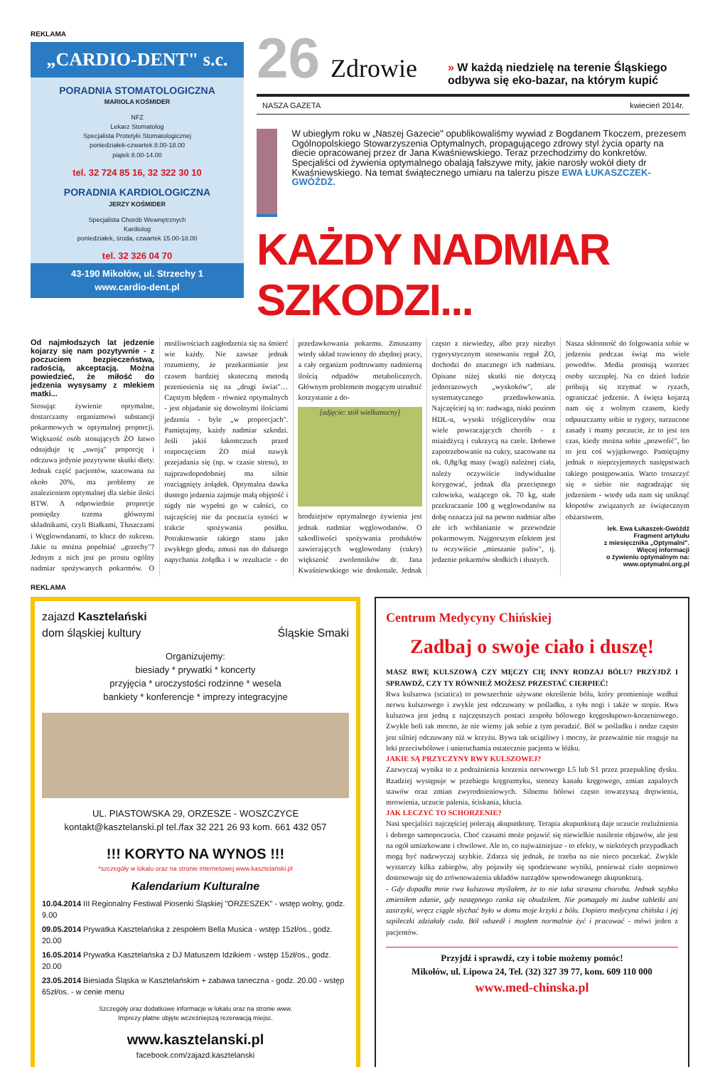REKLAMA
„CARDIO-DENT" s.c.
PORADNIA STOMATOLOGICZNA
MARIOLA KOŚMIDER
NFZ
Lekarz Stomatolog
Specjalista Protetyki Stomatologicznej
poniedziałek-czwartek 8.00-18.00
piątek 8.00-14.00
tel. 32 724 85 16, 32 322 30 10
PORADNIA KARDIOLOGICZNA
JERZY KOŚMIDER
Specjalista Chorób Wewnętrznych
Kardiolog
poniedziałek, środa, czwartek 15.00-18.00
tel. 32 326 04 70
43-190 Mikołów, ul. Strzechy 1
www.cardio-dent.pl
26 Zdrowie
» W każdą niedzielę na terenie Śląskiego odbywa się eko-bazar, na którym kupić
NASZA GAZETA kwiecień 2014r.
W ubiegłym roku w „Naszej Gazecie" opublikowaliśmy wywiad z Bogdanem Tkoczem, prezesem Ogólnopolskiego Stowarzyszenia Optymalnych, propagującego zdrowy styl życia oparty na diecie opracowanej przez dr Jana Kwaśniewskiego. Teraz przechodzimy do konkretów. Specjaliści od żywienia optymalnego obalają fałszywe mity, jakie narosły wokół diety dr Kwaśniewskiego. Na temat świątecznego umiaru na talerzu pisze EWA ŁUKASZCZEK-GWÓŹDŹ.
KAŻDY NADMIAR SZKODZI...
Od najmłodszych lat jedzenie kojarzy się nam pozytywnie - z poczuciem bezpieczeństwa, radością, akceptacją. Można powiedzieć, że miłość do jedzenia wysysamy z mlekiem matki...
Stosując żywienie optymalne, dostarczamy organizmowi substancji pokarmowych w optymalnej proporcji. Większość osób stosujących ŻO łatwo odnajduje tę „swoją" proporcję i odczuwa jedynie pozytywne skutki diety. Jednak część pacjentów, szacowana na około 20%, ma problemy ze znalezieniem optymalnej dla siebie ilości BTW. A odpowiednie proporcje pomiędzy trzema głównymi składnikami, czyli Białkami, Tłuszczami i Węglowodanami, to klucz do sukcesu. Jakie tu można popełniać „grzechy"? Jednym z nich jest po prostu ogólny nadmiar spożywanych pokarmów. O możliwościach zagłodzenia się na śmierć wie każdy. Nie zawsze jednak rozumiemy, że przekarmianie jest czasem bardziej skuteczną metodą przeniesienia się na „drugi świat"… Częstym błędem - również optymalnych - jest objadanie się dowolnymi ilościami jedzenia - byle „w proporcjach". Pamiętajmy, każdy nadmiar szkodzi. Jeśli jakiś łakomczuch przed rozpoczęciem ŻO miał nawyk przejadania się (np. w czasie stresu), to najprawdopodobniej ma silnie rozciągnięty żołądek. Optymalna dawka tłustego jedzenia zajmuje małą objętość i nigdy nie wypełni go w całości, co najczęściej nie da poczucia sytości w trakcie spożywania posiłku. Potraktowanie takiego stanu jako zwykłego głodu, zmusi nas do dalszego napychania żołądka i w rezultacie - do przedawkowania pokarmu. Zmuszamy wtedy układ trawienny do zbędnej pracy, a cały organizm podtruwamy nadmierną ilością odpadów metabolicznych. Głównym problemem mogącym utrudnić korzystanie z do-
[zdjęcie: stół wielkanocny]
brodziejstw optymalnego żywienia jest jednak nadmiar węglowodanów. O szkodliwości spożywania produktów zawierających węglowodany (cukry) większość zwolenników dr. Jana Kwaśniewskiego wie doskonale. Jednak często z niewiedzy, albo przy niezbyt rygorystycznym stosowaniu reguł ŻO, dochodzi do znacznego ich nadmiaru. Opisane niżej skutki nie dotyczą jednorazowych „wyskoków", ale systematycznego przedawkowania. Najczęściej są to: nadwaga, niski poziom HDL-u, wysoki trójglicerydów oraz wiele powracających chorób - z miażdżycą i cukrzycą na czele. Dobowe zapotrzebowanie na cukry, szacowane na ok. 0,8g/kg masy (wagi) należnej ciała, należy oczywiście indywidualne korygować, jednak dla przeciętnego człowieka, ważącego ok. 70 kg, stałe przekraczanie 100 g węglowodanów na dobę oznacza już na pewno nadmiar albo złe ich wchłanianie w przewodzie pokarmowym. Najgorszym efektem jest tu oczywiście „mieszanie paliw", tj. jedzenie pokarmów słodkich i tłustych.
Nasza skłonność do folgowania sobie w jedzeniu podczas świąt ma wiele powodów. Media promują wzorzec osoby szczupłej. Na co dzień ludzie próbują się trzymać w ryzach, ograniczać jedzenie. A święta kojarzą nam się z wolnym czasem, kiedy odpuszczamy sobie te rygory, narzucone zasady i mamy poczucie, że to jest ten czas, kiedy można sobie „pozwolić", bo to jest coś wyjątkowego. Pamiętajmy jednak o nieprzyjemnych następstwach takiego postępowania. Warto troszczyć się o siebie nie nagradzając się jedzeniem - wtedy uda nam się uniknąć kłopotów związanych ze świątecznym obżarstwem.
lek. Ewa Łukaszek-Gwóźdź
Fragment artykułu
z miesięcznika „Optymalni".
Więcej informacji
o żywieniu optymalnym na:
www.optymalni.org.pl
REKLAMA
zajazd Kasztelański
dom śląskiej kultury Śląskie Smaki
Organizujemy:
biesiady * prywatki * koncerty
przyjęcia * uroczystości rodzinne * wesela
bankiety * konferencje * imprezy integracyjne
UL. PIASTOWSKA 29, ORZESZE - WOSZCZYCE
kontakt@kasztelanski.pl tel./fax 32 221 26 93 kom. 661 432 057
!!! KORYTO NA WYNOS !!!
*szczegóły w lokalu oraz na stronie internetowej www.kasztelański.pl
Kalendarium Kulturalne
10.04.2014 III Regionalny Festiwal Piosenki Śląskiej "ORZESZEK" - wstęp wolny, godz. 9.00
09.05.2014 Prywatka Kasztelańska z zespołem Bella Musica - wstęp 15zł/os., godz. 20.00
16.05.2014 Prywatka Kasztelańska z DJ Matuszem Idzikiem - wstęp 15zł/os., godz. 20.00
23.05.2014 Biesiada Śląska w Kasztelańskim + zabawa taneczna - godz. 20.00 - wstęp 65zł/os. - w cenie menu
Szczegóły oraz dodatkowe informacje w lokalu oraz na stronie www.
Imprezy płatne objęte wcześniejszą rezerwacją miejsc.
www.kasztelanski.pl
facebook.com/zajazd.kasztelanski
Centrum Medycyny Chińskiej
Zadbaj o swoje ciało i duszę!
MASZ RWĘ KULSZOWĄ CZY MĘCZY CIĘ INNY RODZAJ BÓLU? PRZYJDŹ I SPRAWDŹ, CZY TY RÓWNIEŻ MOŻESZ PRZESTAĆ CIERPIEĆ!
Rwa kulszowa (sciatica) to powszechnie używane określenie bólu, który promieniuje wzdłuż nerwu kulszowego i zwykle jest odczuwany w pośladku, z tyłu nogi i także w stopie. Rwa kulszowa jest jedną z najczęstszych postaci zespołu bólowego kręgosłupowo-korzeniowego. Zwykle boli tak mocno, że nie wiemy jak sobie z tym poradzić. Ból w pośladku i nodze często jest silniej odczuwany niż w krzyżu. Bywa tak uciążliwy i mocny, że przeważnie nie reaguje na leki przeciwbólowe i unieruchamia ostatecznie pacjenta w łóżku.
JAKIE SĄ PRZYCZYNY RWY KULSZOWEJ?
Zazwyczaj wynika to z podrażnienia korzenia nerwowego L5 lub S1 przez przepuklinę dysku. Rzadziej występuje w przebiegu kręgozmyku, stenozy kanału kręgowego, zmian zapalnych stawów oraz zmian zwyrodnieniowych. Silnemu bólowi często towarzyszą drętwienia, mrowienia, uczucie palenia, ściskania, kłucia.
JAK LECZYĆ TO SCHORZENIE?
Nasi specjaliści najczęściej polecają akupunkturę. Terapia akupunkturą daje uczucie rozluźnienia i dobrego samopoczucia. Choć czasami może pojawić się niewielkie nasilenie objawów, ale jest na ogół umiarkowane i chwilowe. Ale to, co najważniejsze - to efekty, w niektórych przypadkach mogą być nadzwyczaj szybkie. Zdarza się jednak, że trzeba na nie nieco poczekać. Zwykle wystarczy kilka zabiegów, aby pojawiły się spodziewane wyniki, ponieważ ciało stopniowo dostosowuje się do zrównoważenia układów narządów spowodowanego akupunkturą.
- Gdy dopadła mnie rwa kulszowa myślałem, że to nie taka straszna choroba. Jednak szybko zmieniłem zdanie, gdy następnego ranka się obudziłem. Nie pomagały mi żadne tabletki ani zastrzyki, wręcz ciągle słychać było w domu moje krzyki z bólu. Dopiero medycyna chińska i jej szpileczki zdziałały cuda. Ból odszedł i mogłem normalnie żyć i pracować - mówi jeden z pacjentów.
Przyjdź i sprawdź, czy i tobie możemy pomóc!
Mikołów, ul. Lipowa 24, Tel. (32) 327 39 77, kom. 609 110 000
www.med-chinska.pl